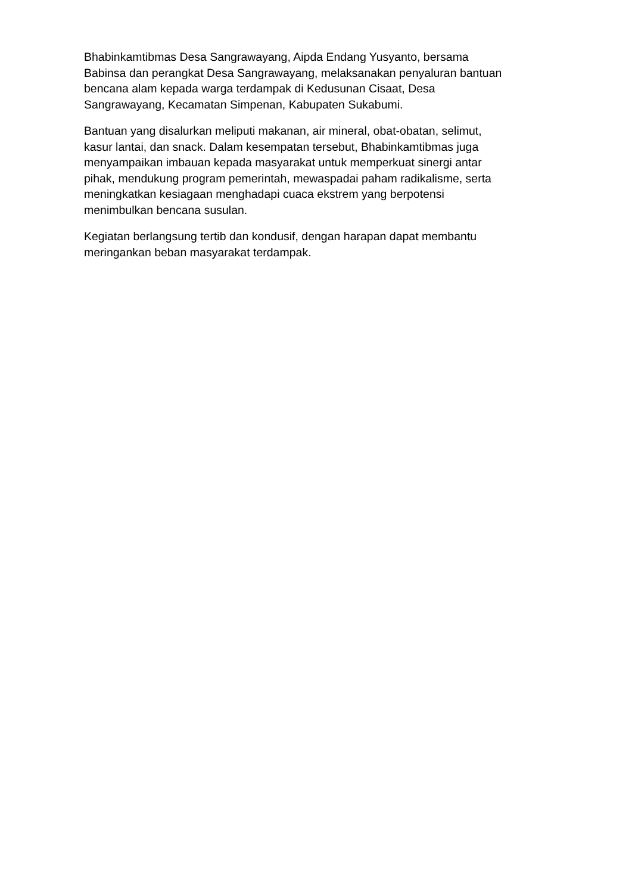Bhabinkamtibmas Desa Sangrawayang, Aipda Endang Yusyanto, bersama
Babinsa dan perangkat Desa Sangrawayang, melaksanakan penyaluran bantuan
bencana alam kepada warga terdampak di Kedusunan Cisaat, Desa
Sangrawayang, Kecamatan Simpenan, Kabupaten Sukabumi.
Bantuan yang disalurkan meliputi makanan, air mineral, obat-obatan, selimut,
kasur lantai, dan snack. Dalam kesempatan tersebut, Bhabinkamtibmas juga
menyampaikan imbauan kepada masyarakat untuk memperkuat sinergi antar
pihak, mendukung program pemerintah, mewaspadai paham radikalisme, serta
meningkatkan kesiagaan menghadapi cuaca ekstrem yang berpotensi
menimbulkan bencana susulan.
Kegiatan berlangsung tertib dan kondusif, dengan harapan dapat membantu
meringankan beban masyarakat terdampak.